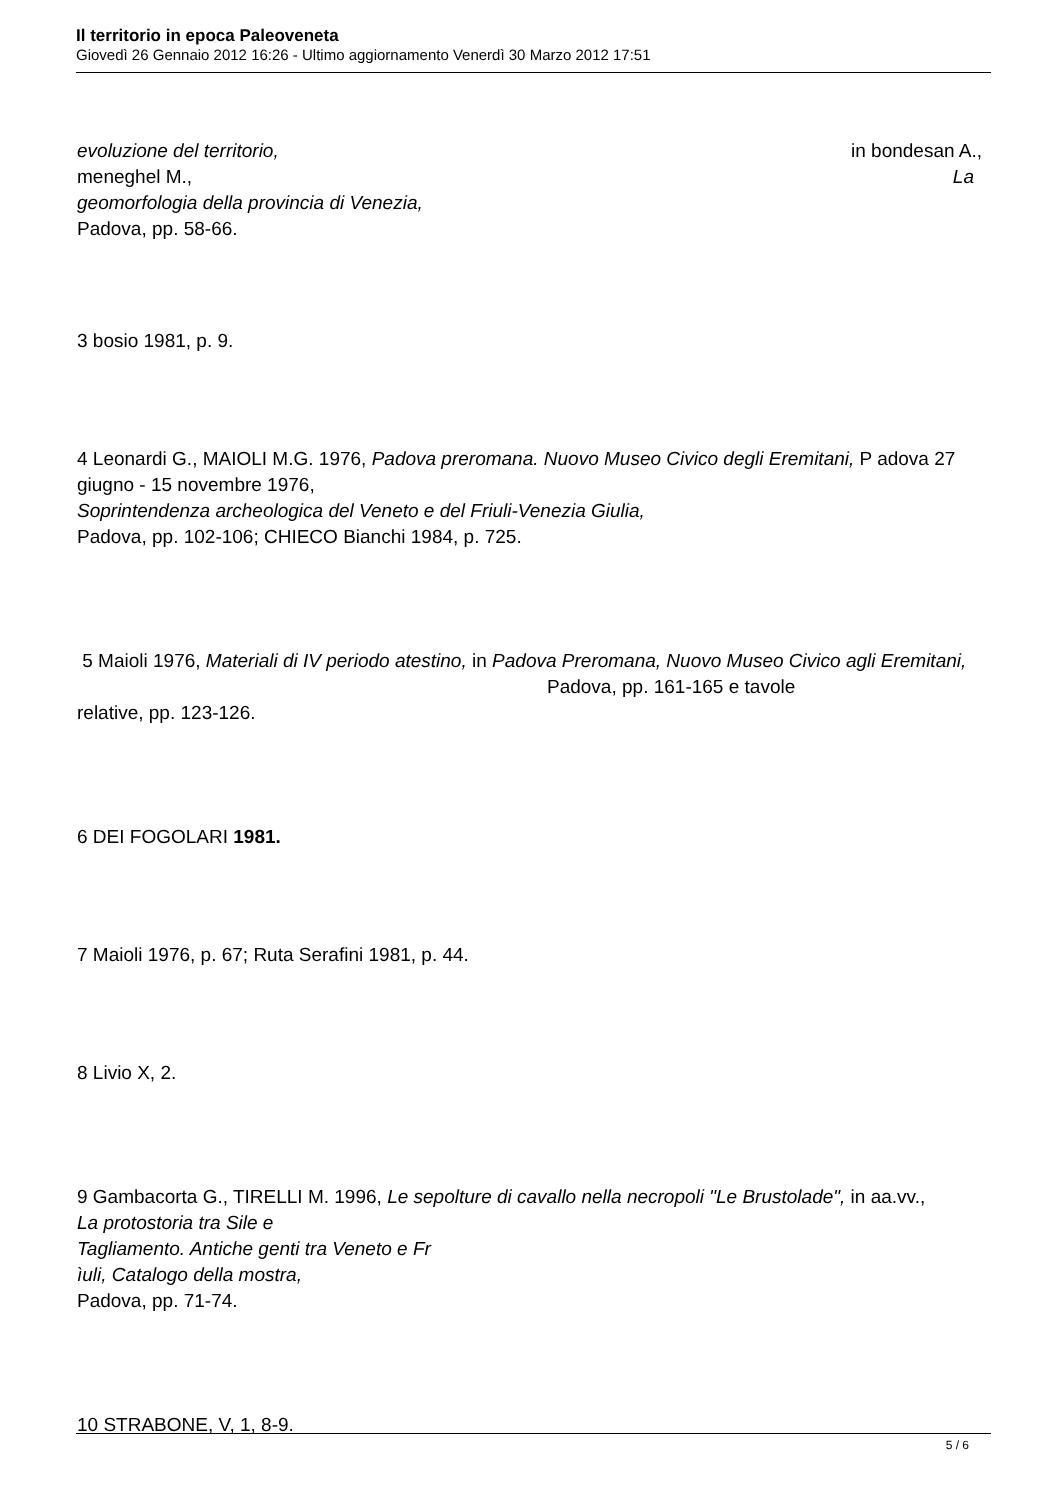Il territorio in epoca Paleoveneta
Giovedì 26 Gennaio 2012 16:26 - Ultimo aggiornamento Venerdì 30 Marzo 2012 17:51
evoluzione del territorio, in bondesan A.,
meneghel M., La
geomorfologia della provincia di Venezia,
Padova, pp. 58-66.
3 bosio 1981, p. 9.
4 Leonardi G., MAIOLI M.G. 1976, Padova preromana. Nuovo Museo Civico degli Eremitani, P adova 27 giugno - 15 novembre 1976,
Soprintendenza archeologica del Veneto e del Friuli-Venezia Giulia,
Padova, pp. 102-106; CHIECO Bianchi 1984, p. 725.
5 Maioli 1976, Materiali di IV periodo atestino, in Padova Preromana, Nuovo Museo Civico agli Eremitani, Padova, pp. 161-165 e tavole
relative, pp. 123-126.
6 DEI FOGOLARI 1981.
7 Maioli 1976, p. 67; Ruta Serafini 1981, p. 44.
8 Livio X, 2.
9 Gambacorta G., TIRELLI M. 1996, Le sepolture di cavallo nella necropoli "Le Brustolade", in aa.vv.,
La protostoria tra Sile e
Tagliamento. Antiche genti tra Veneto e Fr
ìuli, Catalogo della mostra,
Padova, pp. 71-74.
10 STRABONE, V, 1, 8-9.
5 / 6